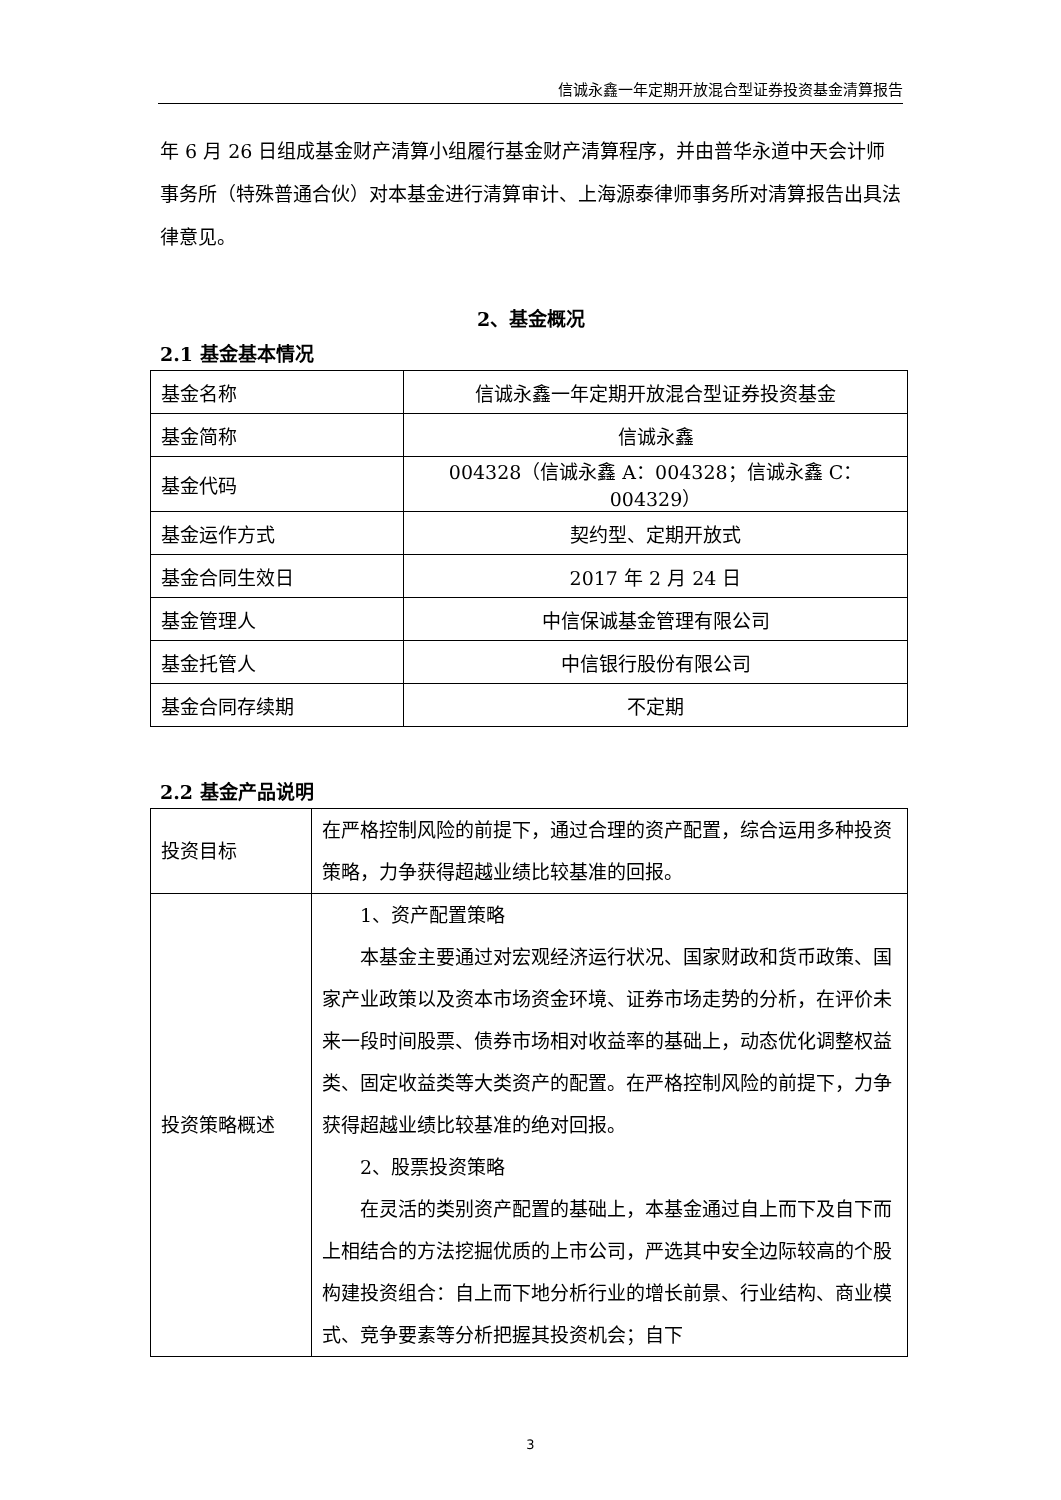信诚永鑫一年定期开放混合型证券投资基金清算报告
年 6 月 26 日组成基金财产清算小组履行基金财产清算程序，并由普华永道中天会计师事务所（特殊普通合伙）对本基金进行清算审计、上海源泰律师事务所对清算报告出具法律意见。
2、基金概况
2.1 基金基本情况
| 基金名称 | 信诚永鑫一年定期开放混合型证券投资基金 |
| 基金简称 | 信诚永鑫 |
| 基金代码 | 004328（信诚永鑫 A：004328；信诚永鑫 C：004329） |
| 基金运作方式 | 契约型、定期开放式 |
| 基金合同生效日 | 2017 年 2 月 24 日 |
| 基金管理人 | 中信保诚基金管理有限公司 |
| 基金托管人 | 中信银行股份有限公司 |
| 基金合同存续期 | 不定期 |
2.2 基金产品说明
| 投资目标 | 在严格控制风险的前提下，通过合理的资产配置，综合运用多种投资策略，力争获得超越业绩比较基准的回报。 |
| 投资策略概述 | 1、资产配置策略 本基金主要通过对宏观经济运行状况、国家财政和货币政策、国家产业政策以及资本市场资金环境、证券市场走势的分析，在评价未来一段时间股票、债券市场相对收益率的基础上，动态优化调整权益类、固定收益类等大类资产的配置。在严格控制风险的前提下，力争获得超越业绩比较基准的绝对回报。 2、股票投资策略 在灵活的类别资产配置的基础上，本基金通过自上而下及自下而上相结合的方法挖掘优质的上市公司，严选其中安全边际较高的个股构建投资组合：自上而下地分析行业的增长前景、行业结构、商业模式、竞争要素等分析把握其投资机会；自下 |
3